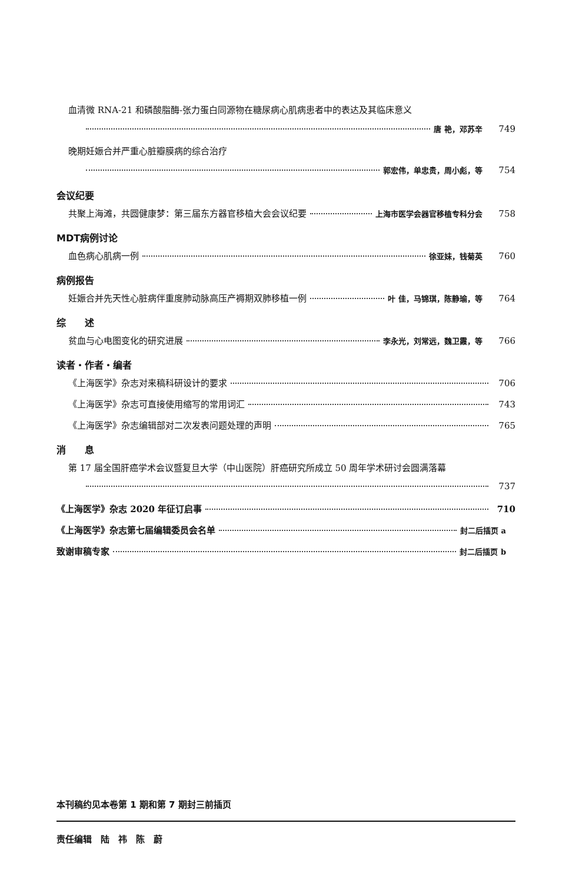血清微 RNA-21 和磷酸脂酶-张力蛋白同源物在糖尿病心肌病患者中的表达及其临床意义
唐 艳，邓苏辛 749
晚期妊娠合并严重心脏瓣膜病的综合治疗
郭宏伟，单忠贵，周小彪，等 754
会议纪要
共聚上海滩，共圆健康梦：第三届东方器官移植大会会议纪要 上海市医学会器官移植专科分会 758
MDT病例讨论
血色病心肌病一例 徐亚妹，钱菊英 760
病例报告
妊娠合并先天性心脏病伴重度肺动脉高压产褥期双肺移植一例 叶 佳，马锦琪，陈静瑜，等 764
综　　述
贫血与心电图变化的研究进展 李永光，刘常远，魏卫霞，等 766
读者・作者・编者
《上海医学》杂志对来稿科研设计的要求 706
《上海医学》杂志可直接使用缩写的常用词汇 743
《上海医学》杂志编辑部对二次发表问题处理的声明 765
消　　息
第 17 届全国肝癌学术会议暨复旦大学（中山医院）肝癌研究所成立 50 周年学术研讨会圆满落幕
737
《上海医学》杂志 2020 年征订启事 710
《上海医学》杂志第七届编辑委员会名单 封二后插页 a
致谢审稿专家 封二后插页 b
本刊稿约见本卷第 1 期和第 7 期封三前插页
责任编辑　陆　祎　陈　蔚